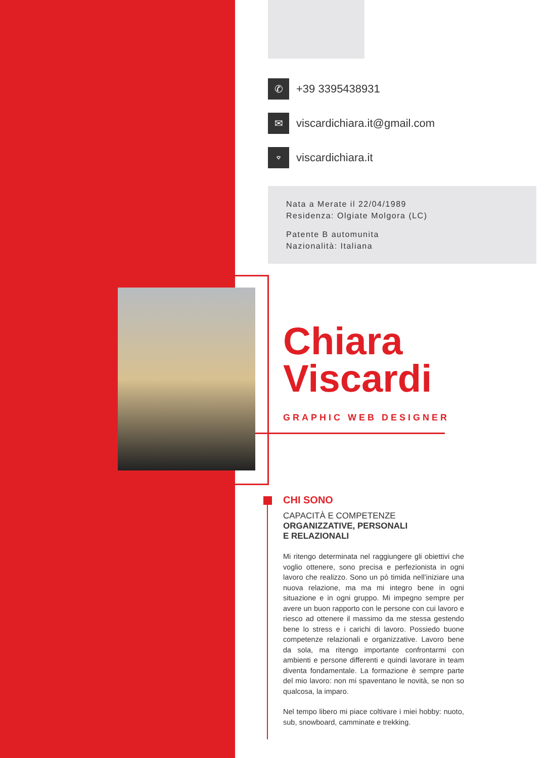✆
+39 3395438931
✉
viscardichiara.it@gmail.com
⌔
viscardichiara.it
Nata a Merate il 22/04/1989
Residenza: Olgiate Molgora (LC)
Patente B automunita
Nazionalità: Italiana
Chiara
Viscardi
GRAPHIC WEB DESIGNER
CHI SONO
CAPACITÀ E COMPETENZE
ORGANIZZATIVE, PERSONALI
E RELAZIONALI
Mi ritengo determinata nel raggiungere gli obiettivi che voglio ottenere, sono precisa e perfezionista in ogni lavoro che realizzo. Sono un pò timida nell’iniziare una nuova relazione, ma ma mi integro bene in ogni situazione e in ogni gruppo. Mi impegno sempre per avere un buon rapporto con le persone con cui lavoro e riesco ad ottenere il massimo da me stessa gestendo bene lo stress e i carichi di lavoro. Possiedo buone competenze relazionali e organizzative. Lavoro bene da sola, ma ritengo importante confrontarmi con ambienti e persone differenti e quindi lavorare in team diventa fondamentale. La formazione è sempre parte del mio lavoro: non mi spaventano le novità, se non so qualcosa, la imparo.
Nel tempo libero mi piace coltivare i miei hobby: nuoto, sub, snowboard, camminate e trekking.